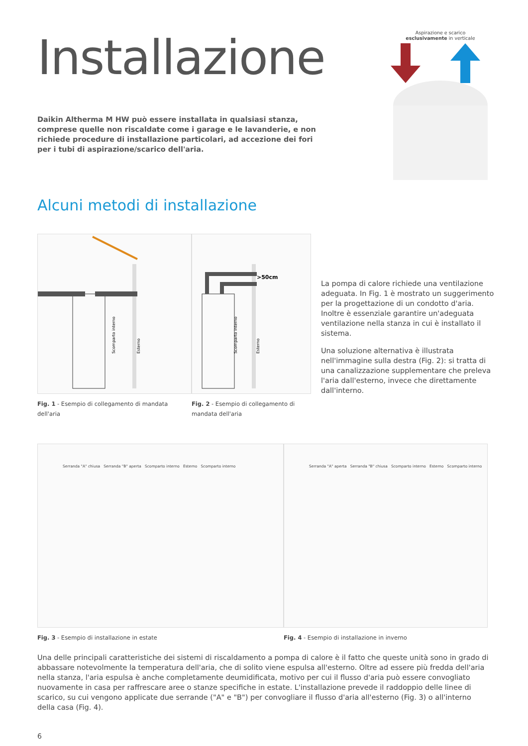Installazione
Daikin Altherma M HW può essere installata in qualsiasi stanza, comprese quelle non riscaldate come i garage e le lavanderie, e non richiede procedure di installazione particolari, ad accezione dei fori per i tubi di aspirazione/scarico dell'aria.
Alcuni metodi di installazione
Aspirazione e scarico
esclusivamente in verticale
Scomparto interno
Esterno
Fig. 1 - Esempio di collegamento di mandata dell'aria
>50cm
Scomparto interno
Esterno
Fig. 2 - Esempio di collegamento di mandata dell'aria
La pompa di calore richiede una ventilazione adeguata. In Fig. 1 è mostrato un suggerimento per la progettazione di un condotto d'aria. Inoltre è essenziale garantire un'adeguata ventilazione nella stanza in cui è installato il sistema.
Una soluzione alternativa è illustrata nell'immagine sulla destra (Fig. 2): si tratta di una canalizzazione supplementare che preleva l'aria dall'esterno, invece che direttamente dall'interno.
Serranda "A" chiusa Serranda "B" aperta Scomparto interno Esterno Scomparto interno
Fig. 3 - Esempio di installazione in estate
Serranda "A" aperta Serranda "B" chiusa Scomparto interno Esterno Scomparto interno
Fig. 4 - Esempio di installazione in inverno
Una delle principali caratteristiche dei sistemi di riscaldamento a pompa di calore è il fatto che queste unità sono in grado di abbassare notevolmente la temperatura dell'aria, che di solito viene espulsa all'esterno. Oltre ad essere più fredda dell'aria nella stanza, l'aria espulsa è anche completamente deumidificata, motivo per cui il flusso d'aria può essere convogliato nuovamente in casa per raffrescare aree o stanze specifiche in estate. L'installazione prevede il raddoppio delle linee di scarico, su cui vengono applicate due serrande ("A" e "B") per convogliare il flusso d'aria all'esterno (Fig. 3) o all'interno della casa (Fig. 4).
6